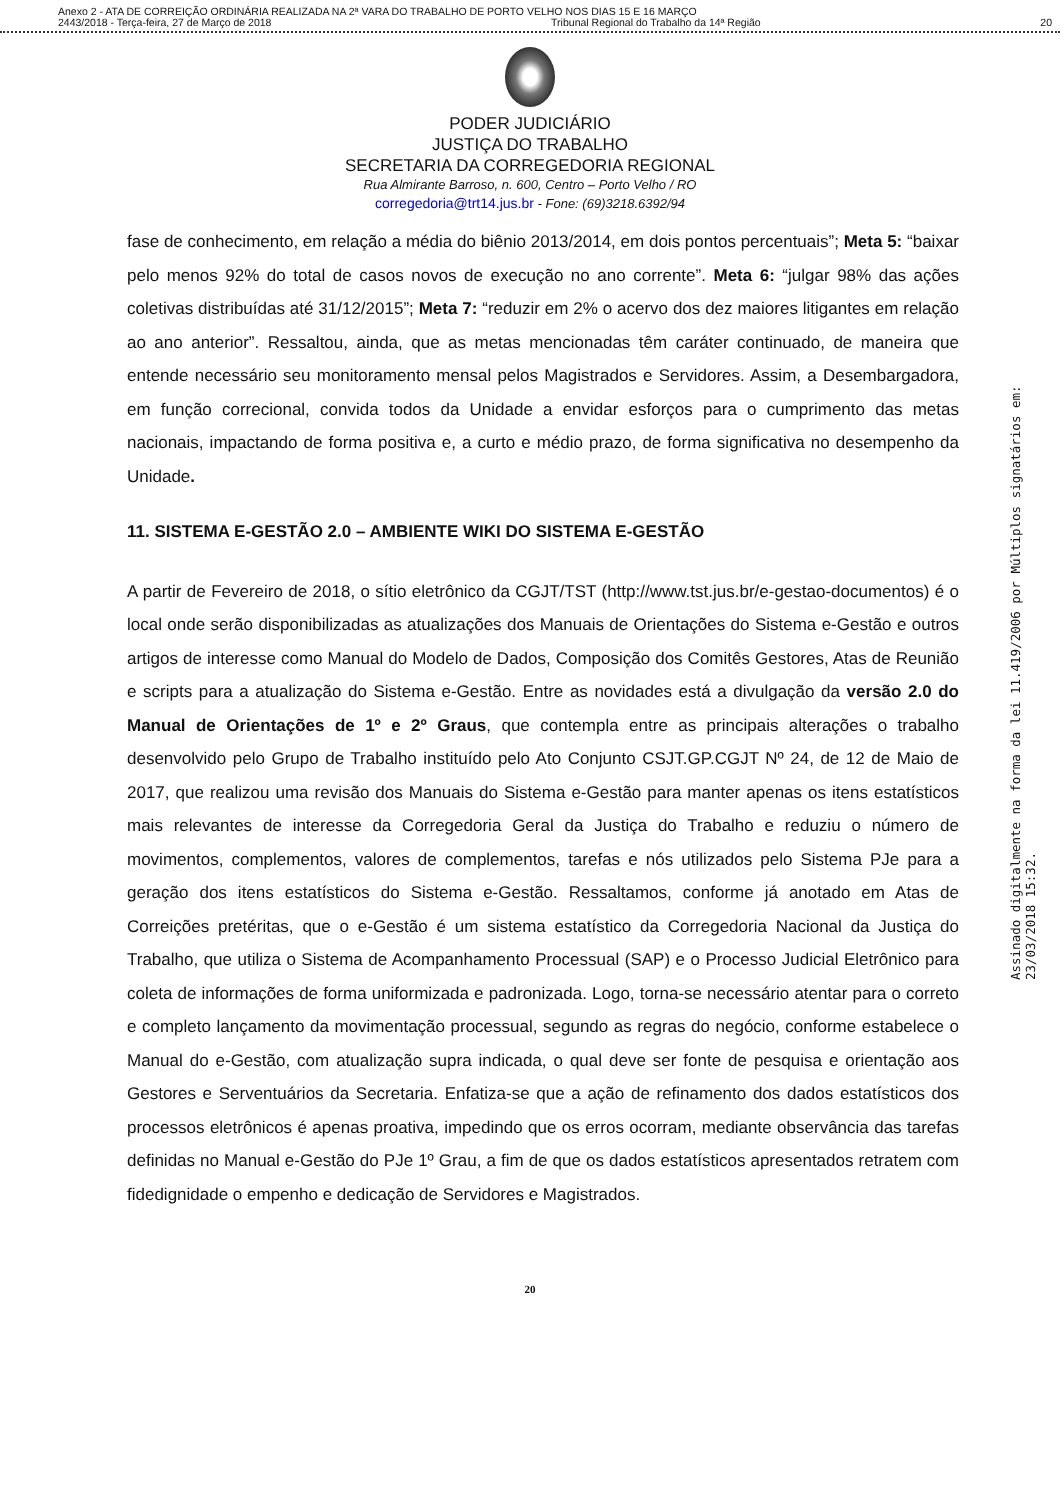Anexo 2 - ATA DE CORREIÇÃO ORDINÁRIA REALIZADA NA 2ª VARA DO TRABALHO DE PORTO VELHO NOS DIAS 15 E 16 MARÇO
2443/2018 - Terça-feira, 27 de Março de 2018 Tribunal Regional do Trabalho da 14ª Região 20
PODER JUDICIÁRIO
JUSTIÇA DO TRABALHO
SECRETARIA DA CORREGEDORIA REGIONAL
Rua Almirante Barroso, n. 600, Centro – Porto Velho / RO
corregedoria@trt14.jus.br - Fone: (69)3218.6392/94
fase de conhecimento, em relação a média do biênio 2013/2014, em dois pontos percentuais”; Meta 5: “baixar pelo menos 92% do total de casos novos de execução no ano corrente”. Meta 6: “julgar 98% das ações coletivas distribuídas até 31/12/2015”; Meta 7: “reduzir em 2% o acervo dos dez maiores litigantes em relação ao ano anterior”. Ressaltou, ainda, que as metas mencionadas têm caráter continuado, de maneira que entende necessário seu monitoramento mensal pelos Magistrados e Servidores. Assim, a Desembargadora, em função correcional, convida todos da Unidade a envidar esforços para o cumprimento das metas nacionais, impactando de forma positiva e, a curto e médio prazo, de forma significativa no desempenho da Unidade.
11. SISTEMA E-GESTÃO 2.0 – AMBIENTE WIKI DO SISTEMA E-GESTÃO
A partir de Fevereiro de 2018, o sítio eletrônico da CGJT/TST (http://www.tst.jus.br/e-gestao-documentos) é o local onde serão disponibilizadas as atualizações dos Manuais de Orientações do Sistema e-Gestão e outros artigos de interesse como Manual do Modelo de Dados, Composição dos Comitês Gestores, Atas de Reunião e scripts para a atualização do Sistema e-Gestão. Entre as novidades está a divulgação da versão 2.0 do Manual de Orientações de 1º e 2º Graus, que contempla entre as principais alterações o trabalho desenvolvido pelo Grupo de Trabalho instituído pelo Ato Conjunto CSJT.GP.CGJT Nº 24, de 12 de Maio de 2017, que realizou uma revisão dos Manuais do Sistema e-Gestão para manter apenas os itens estatísticos mais relevantes de interesse da Corregedoria Geral da Justiça do Trabalho e reduziu o número de movimentos, complementos, valores de complementos, tarefas e nós utilizados pelo Sistema PJe para a geração dos itens estatísticos do Sistema e-Gestão. Ressaltamos, conforme já anotado em Atas de Correições pretéritas, que o e-Gestão é um sistema estatístico da Corregedoria Nacional da Justiça do Trabalho, que utiliza o Sistema de Acompanhamento Processual (SAP) e o Processo Judicial Eletrônico para coleta de informações de forma uniformizada e padronizada. Logo, torna-se necessário atentar para o correto e completo lançamento da movimentação processual, segundo as regras do negócio, conforme estabelece o Manual do e-Gestão, com atualização supra indicada, o qual deve ser fonte de pesquisa e orientação aos Gestores e Serventuários da Secretaria. Enfatiza-se que a ação de refinamento dos dados estatísticos dos processos eletrônicos é apenas proativa, impedindo que os erros ocorram, mediante observância das tarefas definidas no Manual e-Gestão do PJe 1º Grau, a fim de que os dados estatísticos apresentados retratem com fidedignidade o empenho e dedicação de Servidores e Magistrados.
20
Assinado digitalmente na forma da lei 11.419/2006 por Múltiplos signatários em: 23/03/2018 15:32.